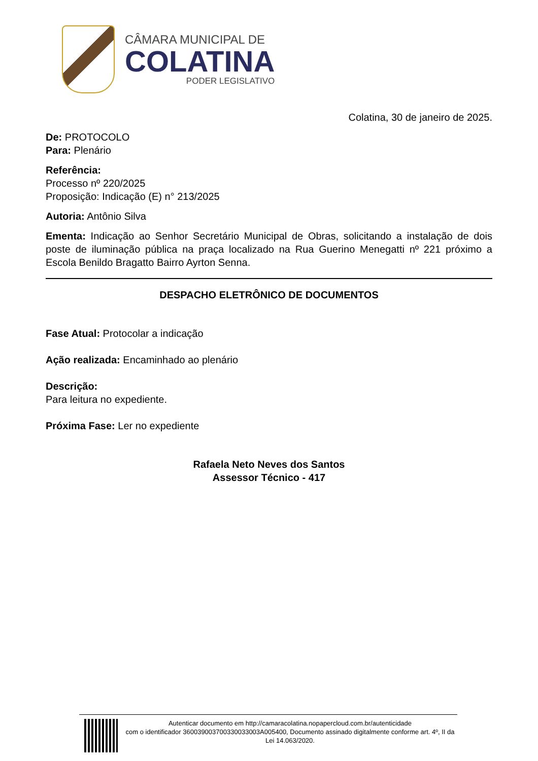CÂMARA MUNICIPAL DE
COLATINA
PODER LEGISLATIVO
Colatina, 30 de janeiro de 2025.
De: PROTOCOLO
Para: Plenário
Referência:
Processo nº 220/2025
Proposição: Indicação (E) n° 213/2025
Autoria: Antônio Silva
Ementa: Indicação ao Senhor Secretário Municipal de Obras, solicitando a instalação de dois poste de iluminação pública na praça localizado na Rua Guerino Menegatti nº 221 próximo a Escola Benildo Bragatto Bairro Ayrton Senna.
DESPACHO ELETRÔNICO DE DOCUMENTOS
Fase Atual: Protocolar a indicação
Ação realizada: Encaminhado ao plenário
Descrição:
Para leitura no expediente.
Próxima Fase: Ler no expediente
Rafaela Neto Neves dos Santos
Assessor Técnico - 417
Autenticar documento em http://camaracolatina.nopapercloud.com.br/autenticidade
com o identificador 360039003700330033003A005400, Documento assinado digitalmente conforme art. 4º, II da Lei 14.063/2020.